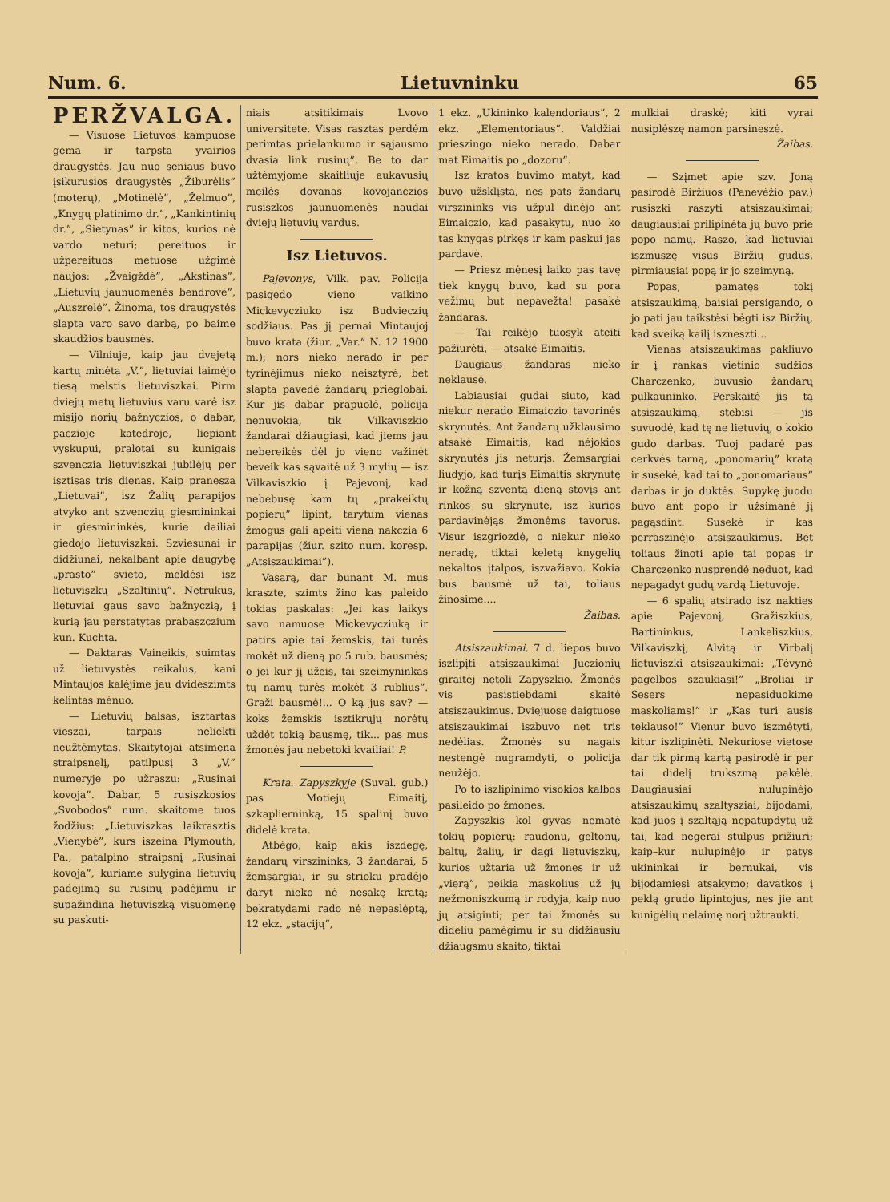Num. 6. Lietuvninku 65
PERŽVALGA.
— Visuose Lietuvos kampuose gema ir tarpsta yvairios draugystės. Jau nuo seniaus buvo įsikurusios draugystės „Žiburėlis” (moterų), „Motinėlė”, „Želmuo”, „Knygų platinimo dr.”, „Kankintinių dr.”, „Sietynas” ir kitos, kurios nė vardo neturi; pereituos ir užpereituos metuose užgimė naujos: „Žvaigždė”, „Akstinas”, „Lietuvių jaunuomenės bendrovė”, „Auszrelė”. Žinoma, tos draugystės slapta varo savo darbą, po baime skaudžios bausmės.
— Vilniuje, kaip jau dvejetą kartų minėta „V.”, lietuviai laimėjo tiesą melstis lietuviszkai. Pirm dviejų metų lietuvius varu varė isz misijo norių bažnyczios, o dabar, paczioje katedroje, liepiant vyskupui, pralotai su kunigais szvenczia lietuviszkai jubilėjų per isztisas tris dienas. Kaip pranesza „Lietuvai”, isz Žalių parapijos atvyko ant szvenczių giesmininkai ir giesmininkės, kurie dailiai giedojo lietuviszkai. Szviesunai ir didžiunai, nekalbant apie daugybę „prasto” svieto, meldėsi isz lietuviszkų „Szaltinių”. Netrukus, lietuviai gaus savo bažnyczią, į kurią jau perstatytas prabaszczium kun. Kuchta.
— Daktaras Vaineikis, suimtas už lietuvystės reikalus, kani Mintaujos kalėjime jau dvideszimts kelintas mėnuo.
— Lietuvių balsas, isztartas vieszai, tarpais neliekti neužtėmytas. Skaitytojai atsimena straipsnelį, patilpusį 3 „V.” numeryje po užraszu: „Rusinai kovoja”. Dabar, 5 rusiszkosios „Svobodos” num. skaitome tuos žodžius: „Lietuviszkas laikrasztis „Vienybė”, kurs iszeina Plymouth, Pa., patalpino straipsnį „Rusinai kovoja”, kuriame sulygina lietuvių padėjimą su rusinų padėjimu ir supažindina lietuviszką visuomenę su paskuti-
niais atsitikimais Lvovo universitete. Visas rasztas perdėm perimtas prielankumo ir sąjausmo dvasia link rusinų”. Be to dar užtėmyjome skaitliuje aukavusių meilės dovanas kovojanczios rusiszkos jaunuomenės naudai dviejų lietuvių vardus.
Isz Lietuvos.
Pajevonys, Vilk. pav. Policija pasigedo vieno vaikino Mickevycziuko isz Budvieczių sodžiaus. Pas jį pernai Mintaujoj buvo krata (žiur. „Var.” N. 12 1900 m.); nors nieko nerado ir per tyrinėjimus nieko neisztyrė, bet slapta pavedė žandarų prieglobai. Kur jis dabar prapuolė, policija nenuvokia, tik Vilkaviszkio žandarai džiaugiasi, kad jiems jau nebereikės dėl jo vieno važinėt beveik kas sąvaitė už 3 mylių — isz Vilkaviszkio į Pajevonį, kad nebebusę kam tų „prakeiktų popierų” lipint, tarytum vienas žmogus gali apeiti viena nakczia 6 parapijas (žiur. szito num. koresp. „Atsiszaukimai”).
Vasarą, dar bunant M. mus kraszte, szimts žino kas paleido tokias paskalas: „Jei kas laikys savo namuose Mickevycziuką ir patirs apie tai žemskis, tai turės mokėt už dieną po 5 rub. bausmės; o jei kur jį užeis, tai szeimyninkas tų namų turės mokėt 3 rublius”. Graži bausmė!... O ką jus sav? — koks žemskis isztikrųjų norėtų uždėt tokią bausmę, tik... pas mus žmonės jau nebetoki kvailiai! P.
Krata. Zapyszkyje (Suval. gub.) pas Motiejų Eimaitį, szkaplierninką, 15 spalinį buvo didelė krata.
Atbėgo, kaip akis iszdegę, žandarų virszininks, 3 žandarai, 5 žemsargiai, ir su strioku pradėjo daryt nieko nė nesakę kratą; bekratydami rado nė nepaslėptą, 12 ekz. „stacijų”,
1 ekz. „Ukininko kalendoriaus”, 2 ekz. „Elementoriaus”. Valdžiai prieszingo nieko nerado. Dabar mat Eimaitis po „dozoru”.
Isz kratos buvimo matyt, kad buvo užsklįsta, nes pats žandarų virszininks vis užpul dinėjo ant Eimaiczio, kad pasakytų, nuo ko tas knygas pirkęs ir kam paskui jas pardavė.
— Priesz mėnesį laiko pas tavę tiek knygų buvo, kad su pora vežimų but nepavežta! pasakė žandaras.
— Tai reikėjo tuosyk ateiti pažiurėti, — atsakė Eimaitis.
Daugiaus žandaras nieko neklausė.
Labiausiai gudai siuto, kad niekur nerado Eimaiczio tavorinės skrynutės. Ant žandarų užklausimo atsakė Eimaitis, kad nėjokios skrynutės jis neturįs. Žemsargiai liudyjo, kad turįs Eimaitis skrynutę ir kožną szventą dieną stovįs ant rinkos su skrynute, isz kurios pardavinėjąs žmonėms tavorus. Visur iszgriozdė, o niekur nieko neradę, tiktai keletą knygelių nekaltos įtalpos, iszvažiavo. Kokia bus bausmė už tai, toliaus žinosime....
Žaibas.
Atsiszaukimai. 7 d. liepos buvo iszlipįti atsiszaukimai Juczionių giraitėj netoli Zapyszkio. Žmonės vis pasistiebdami skaitė atsiszaukimus. Dviejuose daigtuose atsiszaukimai iszbuvo net tris nedėlias. Žmonės su nagais nestengė nugramdyti, o policija neužėjo.
Po to iszlipinimo visokios kalbos pasileido po žmones.
Zapyszkis kol gyvas nematė tokių popierų: raudonų, geltonų, baltų, žalių, ir dagi lietuviszkų, kurios užtaria už žmones ir už „vierą”, peikia maskolius už jų nežmoniszkumą ir rodyja, kaip nuo jų atsiginti; per tai žmonės su dideliu pamėgimu ir su didžiausiu džiaugsmu skaito, tiktai
mulkiai draskė; kiti vyrai nusiplėszę namon parsineszė.
Žaibas.
— Szįmet apie szv. Joną pasirodė Biržiuos (Panevėžio pav.) rusiszki raszyti atsiszaukimai; daugiausiai prilipinėta jų buvo prie popo namų. Raszo, kad lietuviai iszmuszę visus Biržių gudus, pirmiausiai popą ir jo szeimyną.
Popas, pamatęs tokį atsiszaukimą, baisiai persigando, o jo pati jau taikstėsi bėgti isz Biržių, kad sveiką kailį iszneszti...
Vienas atsiszaukimas pakliuvo ir į rankas vietinio sudžios Charczenko, buvusio žandarų pulkauninko. Perskaitė jis tą atsiszaukimą, stebisi — jis suvuodė, kad tę ne lietuvių, o kokio gudo darbas. Tuoj padarė pas cerkvės tarną, „ponomarių” kratą ir susekė, kad tai to „ponomariaus” darbas ir jo duktės. Supykę juodu buvo ant popo ir užsimanė jį pagąsdint. Susekė ir kas perraszinėjo atsiszaukimus. Bet toliaus žinoti apie tai popas ir Charczenko nusprendė neduot, kad nepagadyt gudų vardą Lietuvoje.
— 6 spalių atsirado isz nakties apie Pajevonį, Gražiszkius, Bartininkus, Lankeliszkius, Vilkaviszkį, Alvitą ir Virbalį lietuviszki atsiszaukimai: „Tėvynė pagelbos szaukiasi!” „Broliai ir Sesers nepasiduokime maskoliams!” ir „Kas turi ausis teklauso!” Vienur buvo iszmėtyti, kitur iszlipinėti. Nekuriose vietose dar tik pirmą kartą pasirodė ir per tai didelį trukszmą pakėlė. Daugiausiai nulupinėjo atsiszaukimų szaltysziai, bijodami, kad juos į szaltąją nepatupdytų už tai, kad negerai stulpus prižiuri; kaip–kur nulupinėjo ir patys ukininkai ir bernukai, vis bijodamiesi atsakymo; davatkos į peklą grudo lipintojus, nes jie ant kunigėlių nelaimę norį užtraukti.